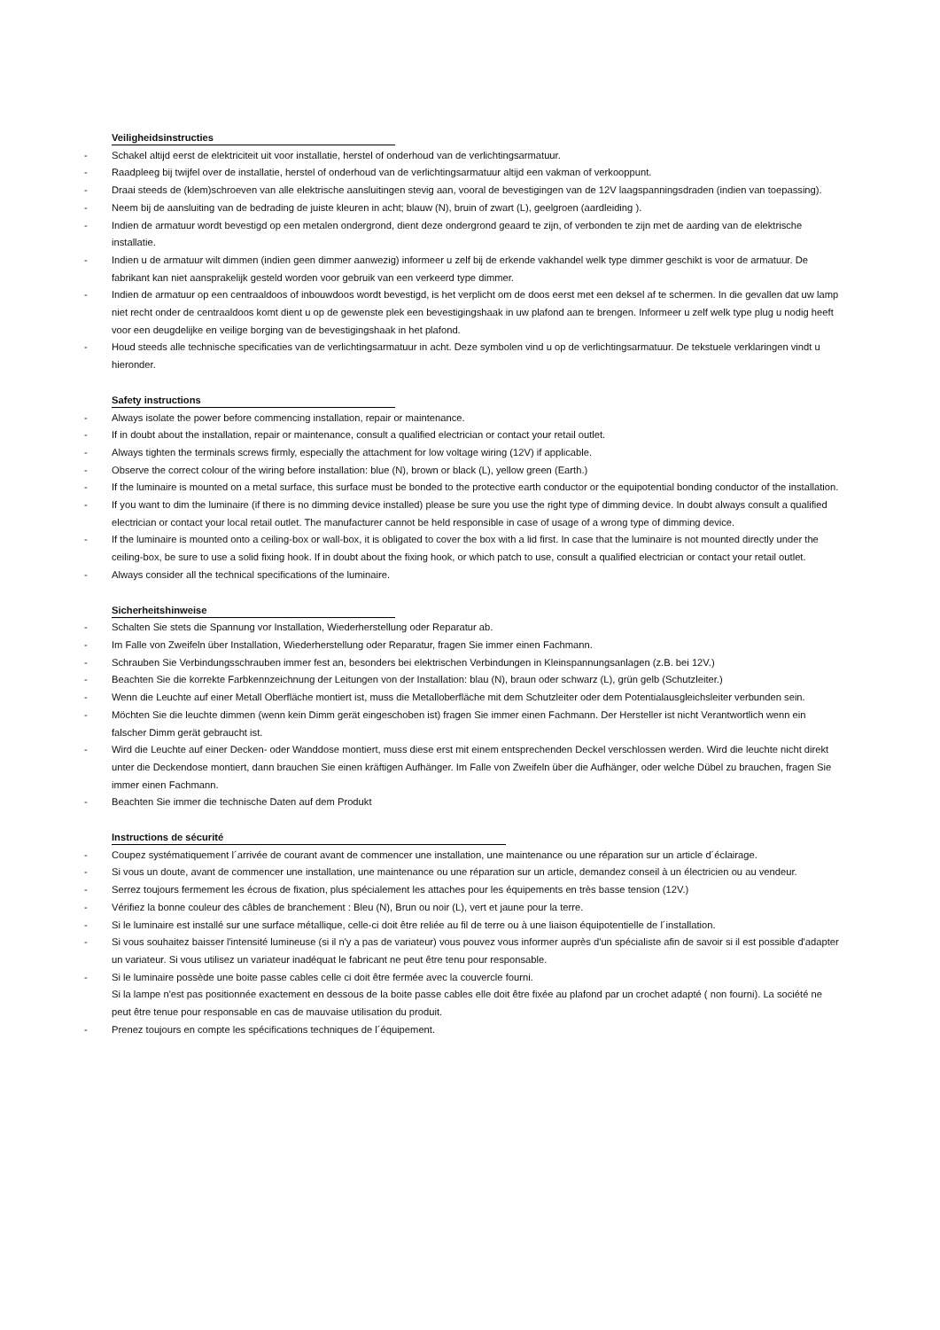Veiligheidsinstructies
- Schakel altijd eerst de elektriciteit uit voor installatie, herstel of onderhoud van de verlichtingsarmatuur.
- Raadpleeg bij twijfel over de installatie, herstel of onderhoud van de verlichtingsarmatuur altijd een vakman of verkooppunt.
- Draai steeds de (klem)schroeven van alle elektrische aansluitingen stevig aan, vooral de bevestigingen van de 12V laagspanningsdraden (indien van toepassing).
- Neem bij de aansluiting van de bedrading de juiste kleuren in acht; blauw (N), bruin of zwart (L), geelgroen (aardleiding ).
- Indien de armatuur wordt bevestigd op een metalen ondergrond, dient deze ondergrond geaard te zijn, of verbonden te zijn met de aarding van de elektrische installatie.
- Indien u de armatuur wilt dimmen (indien geen dimmer aanwezig) informeer u zelf bij de erkende vakhandel welk type dimmer geschikt is voor de armatuur. De fabrikant kan niet aansprakelijk gesteld worden voor gebruik van een verkeerd type dimmer.
- Indien de armatuur op een centraaldoos of inbouwdoos wordt bevestigd, is het verplicht om de doos eerst met een deksel af te schermen. In die gevallen dat uw lamp niet recht onder de centraaldoos komt dient u op de gewenste plek een bevestigingshaak in uw plafond aan te brengen. Informeer u zelf welk type plug u nodig heeft voor een deugdelijke en veilige borging van de bevestigingshaak in het plafond.
- Houd steeds alle technische specificaties van de verlichtingsarmatuur in acht. Deze symbolen vind u op de verlichtingsarmatuur. De tekstuele verklaringen vindt u hieronder.
Safety instructions
- Always isolate the power before commencing installation, repair or maintenance.
- If in doubt about the installation, repair or maintenance, consult a qualified electrician or contact your retail outlet.
- Always tighten the terminals screws firmly, especially the attachment for low voltage wiring (12V) if applicable.
- Observe the correct colour of the wiring before installation: blue (N), brown or black (L), yellow green (Earth.)
- If the luminaire is mounted on a metal surface, this surface must be bonded to the protective earth conductor or the equipotential bonding conductor of the installation.
- If you want to dim the luminaire (if there is no dimming device installed) please be sure you use the right type of dimming device. In doubt always consult a qualified electrician or contact your local retail outlet. The manufacturer cannot be held responsible in case of usage of a wrong type of dimming device.
- If the luminaire is mounted onto a ceiling-box or wall-box, it is obligated to cover the box with a lid first. In case that the luminaire is not mounted directly under the ceiling-box, be sure to use a solid fixing hook. If in doubt about the fixing hook, or which patch to use, consult a qualified electrician or contact your retail outlet.
- Always consider all the technical specifications of the luminaire.
Sicherheitshinweise
- Schalten Sie stets die Spannung vor Installation, Wiederherstellung oder Reparatur ab.
- Im Falle von Zweifeln über Installation, Wiederherstellung oder Reparatur, fragen Sie immer einen Fachmann.
- Schrauben Sie Verbindungsschrauben immer fest an, besonders bei elektrischen Verbindungen in Kleinspannungsanlagen (z.B. bei 12V.)
- Beachten Sie die korrekte Farbkennzeichnung der Leitungen von der Installation: blau (N), braun oder schwarz (L), grün gelb (Schutzleiter.)
- Wenn die Leuchte auf einer Metall Oberfläche montiert ist, muss die Metalloberfläche mit dem Schutzleiter oder dem Potentialausgleichsleiter verbunden sein.
- Möchten Sie die leuchte dimmen (wenn kein Dimm gerät eingeschoben ist) fragen Sie immer einen Fachmann. Der Hersteller ist nicht Verantwortlich wenn ein falscher Dimm gerät gebraucht ist.
- Wird die Leuchte auf einer Decken- oder Wanddose montiert, muss diese erst mit einem entsprechenden Deckel verschlossen werden. Wird die leuchte nicht direkt unter die Deckendose montiert, dann brauchen Sie einen kräftigen Aufhänger. Im Falle von Zweifeln über die Aufhänger, oder welche Dübel zu brauchen, fragen Sie immer einen Fachmann.
- Beachten Sie immer die technische Daten auf dem Produkt
Instructions de sécurité
- Coupez systématiquement l´arrivée de courant avant de commencer une installation, une maintenance ou une réparation sur un article d´éclairage.
- Si vous un doute, avant de commencer une installation, une maintenance ou une réparation sur un article, demandez conseil à un électricien ou au vendeur.
- Serrez toujours fermement les écrous de fixation, plus spécialement les attaches pour les équipements en très basse tension (12V.)
- Vérifiez la bonne couleur des câbles de branchement : Bleu (N), Brun ou noir (L), vert et jaune pour la terre.
- Si le luminaire est installé sur une surface métallique, celle-ci doit être reliée au fil de terre ou à une liaison équipotentielle de l´installation.
- Si vous souhaitez baisser l'intensité lumineuse (si il n'y a pas de variateur) vous pouvez vous informer auprès d'un spécialiste afin de savoir si il est possible d'adapter un variateur. Si vous utilisez un variateur inadéquat le fabricant ne peut être tenu pour responsable.
- Si le luminaire possède une boite passe cables celle ci doit être fermée avec la couvercle fourni.
Si la lampe n'est pas positionnée exactement en dessous de la boite passe cables elle doit être fixée au plafond par un crochet adapté ( non fourni). La société ne peut être tenue pour responsable en cas de mauvaise utilisation du produit.
- Prenez toujours en compte les spécifications techniques de l´équipement.